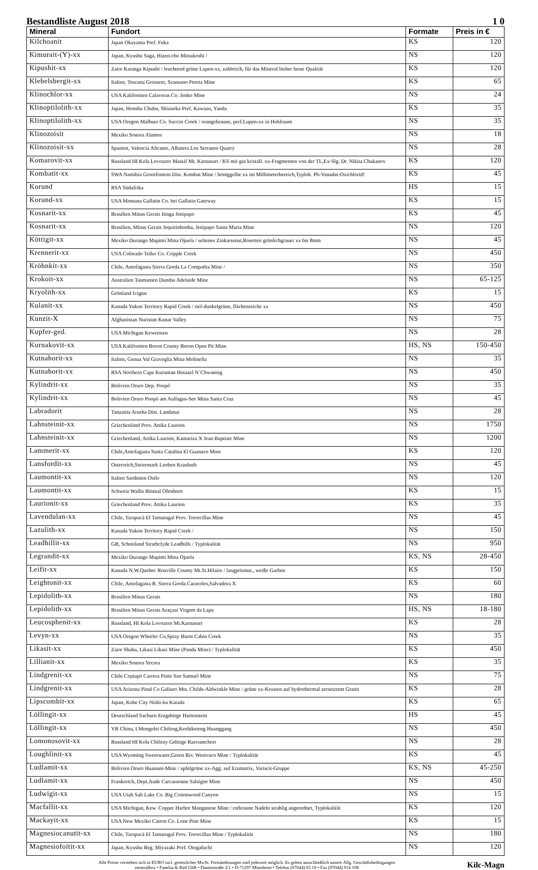Bestandliste August 2018 1 0
| Mineral | Fundort | Formate | Preis in € |
| --- | --- | --- | --- |
| Kilchoanit | Japan Okayama Pref. Fuka | KS | 120 |
| Kimurait-(Y)-xx | Japan, Kyushu Saga, Hizen-cho Mitsukoshi / | NS | 120 |
| Kipushit-xx | Zaire Katanga Kipushi / leuchtend grüne Lupen-xx, zahlreich, für das Mineral bisher beste Qualität | KS | 120 |
| Klebelsbergit-xx | Italien, Toscana Grosseto, Scansano Pereta Mine | KS | 65 |
| Klinochlor-xx | USA Kalifornien Calaveras Co. Jenko Mine | NS | 24 |
| Klinoptilolith-xx | Japan, Honshu Chubu, Shizuoka Pref. Kawazu, Yanda | KS | 35 |
| Klinoptilolith-xx | USA Oregon Malhuer Co. Succor Creek / orangebraune, perf.Lupen-xx in Hohlraum | NS | 35 |
| Klinozoisit | Mexiko Sonora Alamos | NS | 18 |
| Klinozoisit-xx | Spanien, Valencia Alicante, Albatera Los Serranos Quarry | NS | 28 |
| Komarovit-xx | Russland HI Kola Lovozero Massif Mt. Karnasurt / KS mit gut kristall. xx-Fragmenten von der TL,Ex-Slg. Dr. Nikita Chukanov | KS | 120 |
| Kombatit-xx | SWA Namibia Grootfontein Dist. Kombat Mine / honiggelbe xx im Millimeterbereich,Typlok. Pb-Vanadat-Oxichlorid! | KS | 45 |
| Korund | RSA Südafrika | HS | 15 |
| Korund-xx | USA Montana Gallatin Co. bei Gallatin Gateway | KS | 15 |
| Kosnarit-xx | Brasilien Minas Gerais Itinga Jenipapo | KS | 45 |
| Kosnarit-xx | Brasilien, Minas Gerais Jequitinhonha, Jenipapo Santa Maria Mine | NS | 120 |
| Köttigit-xx | Mexiko Durango Mapimi Mina Ojuela / seltenes Zinkarsenat,Rosetten grünlichgrauer xx bis 8mm | NS | 45 |
| Krennerit-xx | USA Colorado Teller Co. Cripple Creek | NS | 450 |
| Kröhnkit-xx | Chile, Antofagasta Sierra Gorda La Compañia Mine / | NS | 350 |
| Krokoit-xx | Australien Tasmanien Dundas Adelaide Mine | NS | 65-125 |
| Kryolith-xx | Grönland Ivigtut | KS | 15 |
| Kulanit-xx | Kanada Yukon Territory Rapid Creek / tief-dunkelgrüne, flächenreiche xx | NS | 450 |
| Kunzit-X | Afghanistan Nuristan Kunar Valley | NS | 75 |
| Kupfer-ged. | USA Michigan Keweenaw | NS | 28 |
| Kurnakovit-xx | USA Kalifornien Boron County Boron Open Pit Mine | HS, NS | 150-450 |
| Kutnahorit-xx | Italien, Genua Val Graveglia Mina Molinella | NS | 35 |
| Kutnahorit-xx | RSA Northern Cape Kuruman Hotazel N`Chwaning | NS | 450 |
| Kylindrit-xx | Bolivien Oruro Dep. Poopó | NS | 35 |
| Kylindrit-xx | Bolivien Oruro Poopó am Aullagus-See Mina Santa Cruz | NS | 45 |
| Labradorit | Tanzania Arusha Dist. Landanai | NS | 28 |
| Lahnsteinit-xx | Griechenland Prov. Attika Laurion | NS | 1750 |
| Lahnsteinit-xx | Griechenland, Attika Laurion, Kamariza X Jean Baptiste Mine | NS | 1200 |
| Lammerit-xx | Chile,Antofagasta Santa Catalina El Guanaco Mine | KS | 120 |
| Lansfordit-xx | Osterreich,Steiermark Leoben Kraubath | NS | 45 |
| Laumontit-xx | Italien Sardinien Osilo | NS | 120 |
| Laumontit-xx | Schweiz Wallis Binntal Ofenhorn | KS | 15 |
| Laurionit-xx | Griechenland Prov. Attika Laurion | KS | 35 |
| Lavendulan-xx | Chile, Tarapacá El Tamarugal Prov. Torrecillas Mine | NS | 45 |
| Lazulith-xx | Kanada Yukon Territory Rapid Creek / | NS | 150 |
| Leadhillit-xx | GB, Schottland Strathclyde Leadhills / Typlokalität | NS | 950 |
| Legrandit-xx | Mexiko Durango Mapimi Mina Ojuela | KS, NS | 28-450 |
| Leifit-xx | Kanada N.W.Quebec Rouville County Mt.St.Hilaire / langprismat., weiße Garben | KS | 150 |
| Leightonit-xx | Chile, Antofagasta R. Sierra Gorda Caracoles,Salvadora X | KS | 60 |
| Lepidolith-xx | Brasilien Minas Gerais | NS | 180 |
| Lepidolith-xx | Brasilien Minas Gerais Araçuai Virgem da Lapa | HS, NS | 18-180 |
| Leucosphenit-xx | Russland, HI Kola Lovozero Mt.Karnasurt | KS | 28 |
| Levyn-xx | USA Oregon Wheeler Co,Spray Burnt Cabin Creek | NS | 35 |
| Likasit-xx | Zaire Shaba, Likasi Likasi Mine (Panda Mine) / Typlokalität | KS | 450 |
| Lillianit-xx | Mexiko Sonora Yecora | KS | 35 |
| Lindgrenit-xx | Chile Copiapó Carrera Pinto San Samuel Mine | NS | 75 |
| Lindgrenit-xx | USA Arizona Pinal Co Galiuro Mts. Childs-Aldwinkle Mine / grüne xx-Krusten auf hydrothermal zersetztem Granit | KS | 28 |
| Lipscombit-xx | Japan, Kobe City Nishi-ku Katada | KS | 65 |
| Löllingit-xx | Deutschland Sachsen Erzgebirge Hartenstein | HS | 45 |
| Löllingit-xx | VR China, I.Mongolei Chifeng,Keshiketeng Huanggang | NS | 450 |
| Lomonosovit-xx | Russland HI Kola Chibiny Gebirge Rasvumchorr | NS | 28 |
| Loughlinit-xx | USA Wyoming Sweetwater,Green Riv. Westvaco Mine / Typlokalität | KS | 45 |
| Ludlamit-xx | Bolivien Oruro Huanuni-Mine / apfelgrüne xx-Agg. auf Erzmatrix, Variscit-Gruppe | KS, NS | 45-250 |
| Ludlamit-xx | Frankreich, Dept.Aude Carcassonne Salsigne Mine | NS | 450 |
| Ludwigit-xx | USA Utah Salt Lake Co. Big Cottonwood Canyon | NS | 15 |
| Macfallit-xx | USA Michigan, Kew. Copper Harbor Manganese Mine / rotbraune Nadeln strahlig angeordnet, Typlokalität | KS | 120 |
| Mackayit-xx | USA New Mexiko Catron Co. Lone Pine Mine | KS | 15 |
| Magnesiocanutit-xx | Chile, Tarapacá El Tamarugal Prov. Torrecillas Mine / Typlokalität | NS | 180 |
| Magnesiofoitit-xx | Japan, Kyushu Reg. Miyazaki Pref. Otogafuchi | NS | 120 |
Alle Preise verstehen sich in EURO incl. gesetzlicher MwSt. Preisänderungen sind jederzeit möglich. Es gelten ausschließlich unsere Allg. Geschäftsbedingungen
mineralbox • Fanelsa & Rüd GbR • Dammstraße 2/1 • D-71297 Mönsheim • Telefon (07044) 65 18 • Fax (07044) 914 108
Kilc-Magn